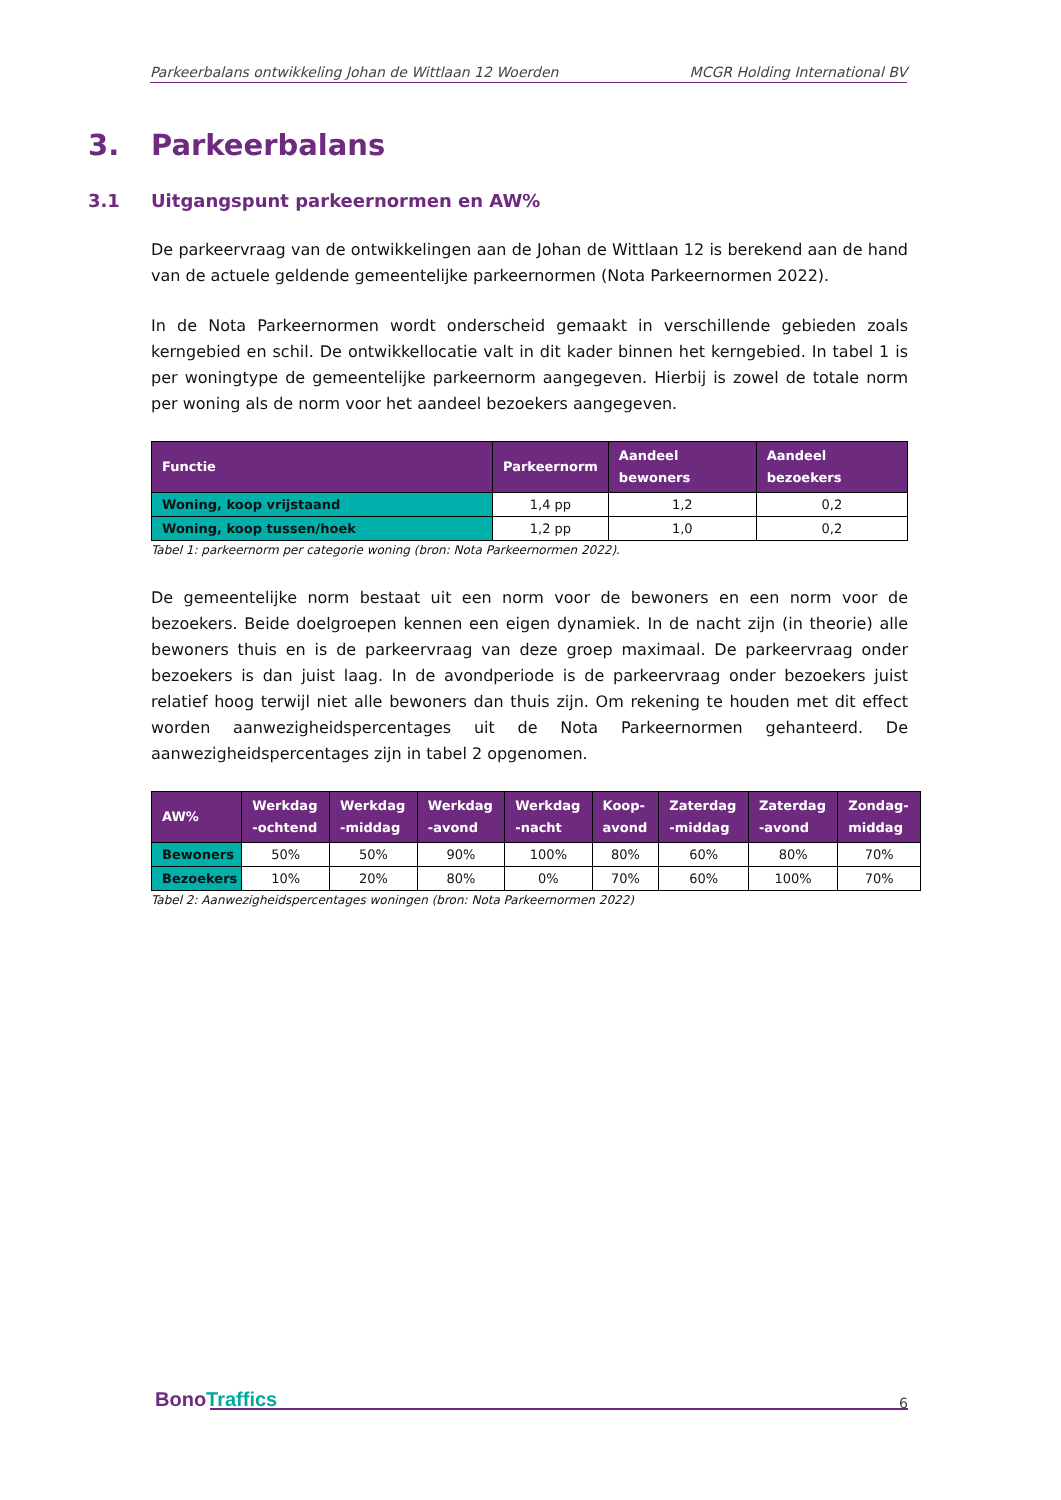Parkeerbalans ontwikkeling Johan de Wittlaan 12 Woerden MCGR Holding International BV
3. Parkeerbalans
3.1 Uitgangspunt parkeernormen en AW%
De parkeervraag van de ontwikkelingen aan de Johan de Wittlaan 12 is berekend aan de hand van de actuele geldende gemeentelijke parkeernormen (Nota Parkeernormen 2022).
In de Nota Parkeernormen wordt onderscheid gemaakt in verschillende gebieden zoals kerngebied en schil. De ontwikkellocatie valt in dit kader binnen het kerngebied. In tabel 1 is per woningtype de gemeentelijke parkeernorm aangegeven. Hierbij is zowel de totale norm per woning als de norm voor het aandeel bezoekers aangegeven.
| Functie | Parkeernorm | Aandeel bewoners | Aandeel bezoekers |
| --- | --- | --- | --- |
| Woning, koop vrijstaand | 1,4 pp | 1,2 | 0,2 |
| Woning, koop tussen/hoek | 1,2 pp | 1,0 | 0,2 |
Tabel 1: parkeernorm per categorie woning (bron: Nota Parkeernormen 2022).
De gemeentelijke norm bestaat uit een norm voor de bewoners en een norm voor de bezoekers. Beide doelgroepen kennen een eigen dynamiek. In de nacht zijn (in theorie) alle bewoners thuis en is de parkeervraag van deze groep maximaal. De parkeervraag onder bezoekers is dan juist laag. In de avondperiode is de parkeervraag onder bezoekers juist relatief hoog terwijl niet alle bewoners dan thuis zijn. Om rekening te houden met dit effect worden aanwezigheidspercentages uit de Nota Parkeernormen gehanteerd. De aanwezigheidspercentages zijn in tabel 2 opgenomen.
| AW% | Werkdag -ochtend | Werkdag -middag | Werkdag -avond | Werkdag -nacht | Koop-avond | Zaterdag -middag | Zaterdag -avond | Zondag-middag |
| --- | --- | --- | --- | --- | --- | --- | --- | --- |
| Bewoners | 50% | 50% | 90% | 100% | 80% | 60% | 80% | 70% |
| Bezoekers | 10% | 20% | 80% | 0% | 70% | 60% | 100% | 70% |
Tabel 2: Aanwezigheidspercentages woningen (bron: Nota Parkeernormen 2022)
BonoTraffics 6